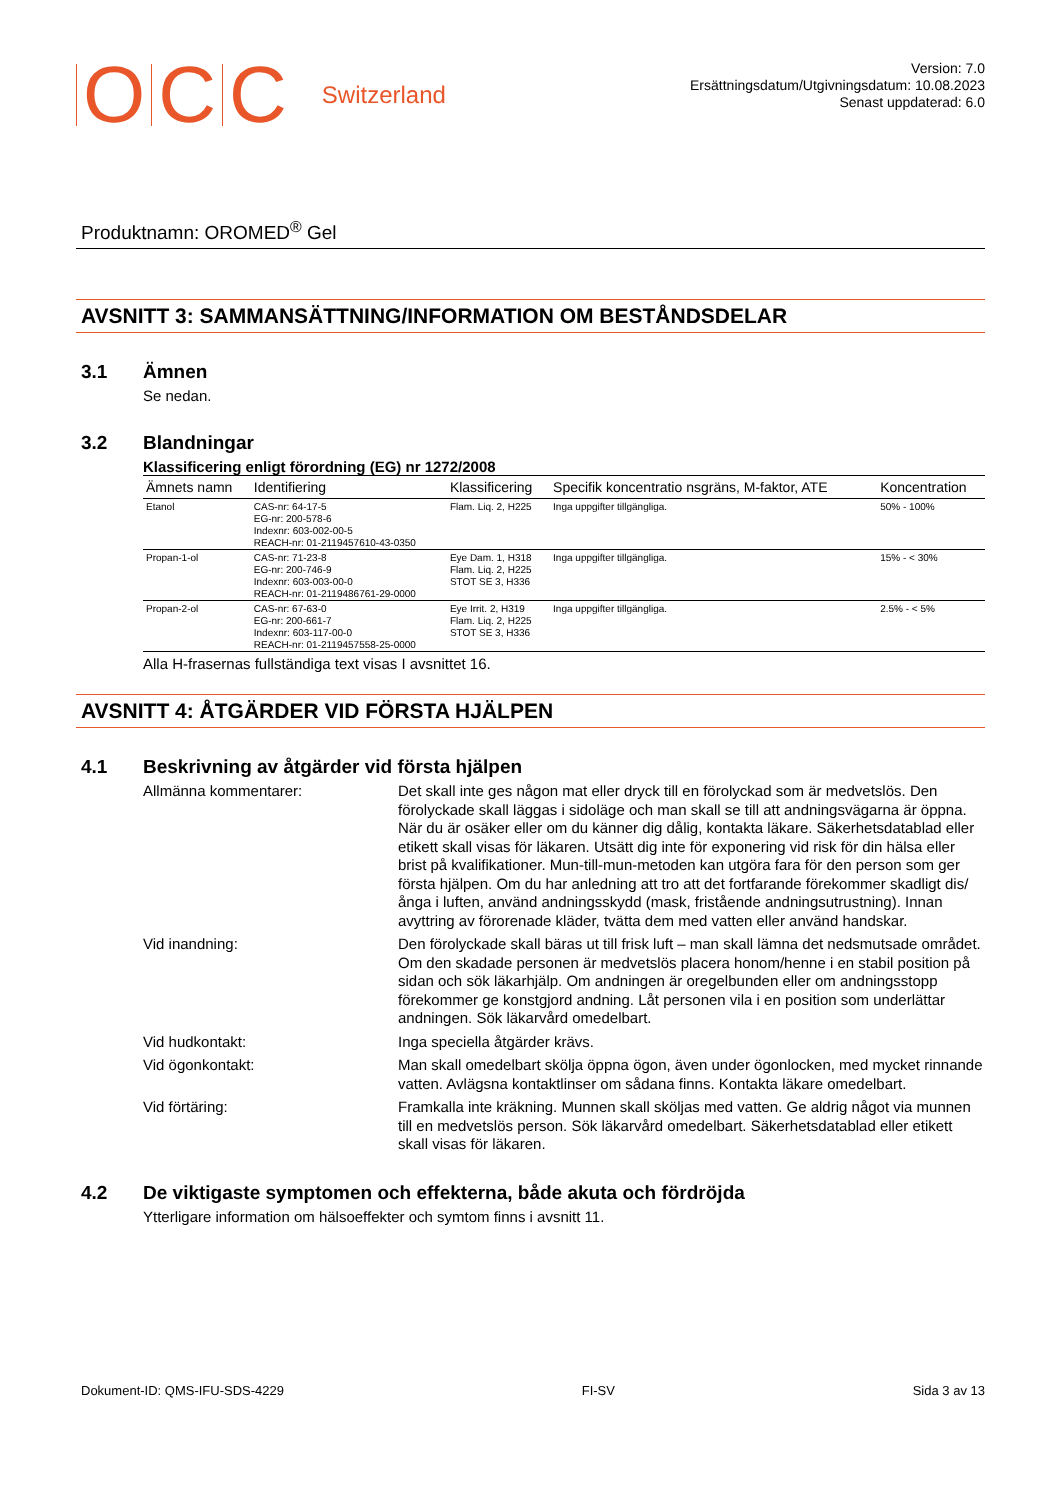OCC Switzerland
Version: 7.0
Ersättningsdatum/Utgivningsdatum: 10.08.2023
Senast uppdaterad: 6.0
Produktnamn: OROMED<sup>®</sup> Gel
AVSNITT 3: SAMMANSÄTTNING/INFORMATION OM BESTÅNDSDELAR
3.1 Ämnen
Se nedan.
3.2 Blandningar
Klassificering enligt förordning (EG) nr 1272/2008
| Ämnets namn | Identifiering | Klassificering | Specifik koncentratio nsgräns, M-faktor, ATE | Koncentration |
| --- | --- | --- | --- | --- |
| Etanol | CAS-nr: 64-17-5 EG-nr: 200-578-6 Indexnr: 603-002-00-5 REACH-nr: 01-2119457610-43-0350 | Flam. Liq. 2, H225 | Inga uppgifter tillgängliga. | 50% - 100% |
| Propan-1-ol | CAS-nr: 71-23-8 EG-nr: 200-746-9 Indexnr: 603-003-00-0 REACH-nr: 01-2119486761-29-0000 | Eye Dam. 1, H318 Flam. Liq. 2, H225 STOT SE 3, H336 | Inga uppgifter tillgängliga. | 15% - < 30% |
| Propan-2-ol | CAS-nr: 67-63-0 EG-nr: 200-661-7 Indexnr: 603-117-00-0 REACH-nr: 01-2119457558-25-0000 | Eye Irrit. 2, H319 Flam. Liq. 2, H225 STOT SE 3, H336 | Inga uppgifter tillgängliga. | 2.5% - < 5% |
Alla H-frasernas fullständiga text visas I avsnittet 16.
AVSNITT 4: ÅTGÄRDER VID FÖRSTA HJÄLPEN
4.1 Beskrivning av åtgärder vid första hjälpen
Allmänna kommentarer: Det skall inte ges någon mat eller dryck till en förolyckad som är medvetslös. Den förolyckade skall läggas i sidoläge och man skall se till att andningsvägarna är öppna. När du är osäker eller om du känner dig dålig, kontakta läkare. Säkerhetsdatablad eller etikett skall visas för läkaren. Utsätt dig inte för exponering vid risk för din hälsa eller brist på kvalifikationer. Mun-till-mun-metoden kan utgöra fara för den person som ger första hjälpen. Om du har anledning att tro att det fortfarande förekommer skadligt dis/ånga i luften, använd andningsskydd (mask, fristående andningsutrustning). Innan avyttring av förorenade kläder, tvätta dem med vatten eller använd handskar.
Vid inandning: Den förolyckade skall bäras ut till frisk luft – man skall lämna det nedsmutsade området. Om den skadade personen är medvetslös placera honom/henne i en stabil position på sidan och sök läkarhjälp. Om andningen är oregelbunden eller om andningsstopp förekommer ge konstgjord andning. Låt personen vila i en position som underlättar andningen. Sök läkarvård omedelbart.
Vid hudkontakt: Inga speciella åtgärder krävs.
Vid ögonkontakt: Man skall omedelbart skölja öppna ögon, även under ögonlocken, med mycket rinnande vatten. Avlägsna kontaktlinser om sådana finns. Kontakta läkare omedelbart.
Vid förtäring: Framkalla inte kräkning. Munnen skall sköljas med vatten. Ge aldrig något via munnen till en medvetslös person. Sök läkarvård omedelbart. Säkerhetsdatablad eller etikett skall visas för läkaren.
4.2 De viktigaste symptomen och effekterna, både akuta och fördröjda
Ytterligare information om hälsoeffekter och symtom finns i avsnitt 11.
Dokument-ID: QMS-IFU-SDS-4229 FI-SV Sida 3 av 13